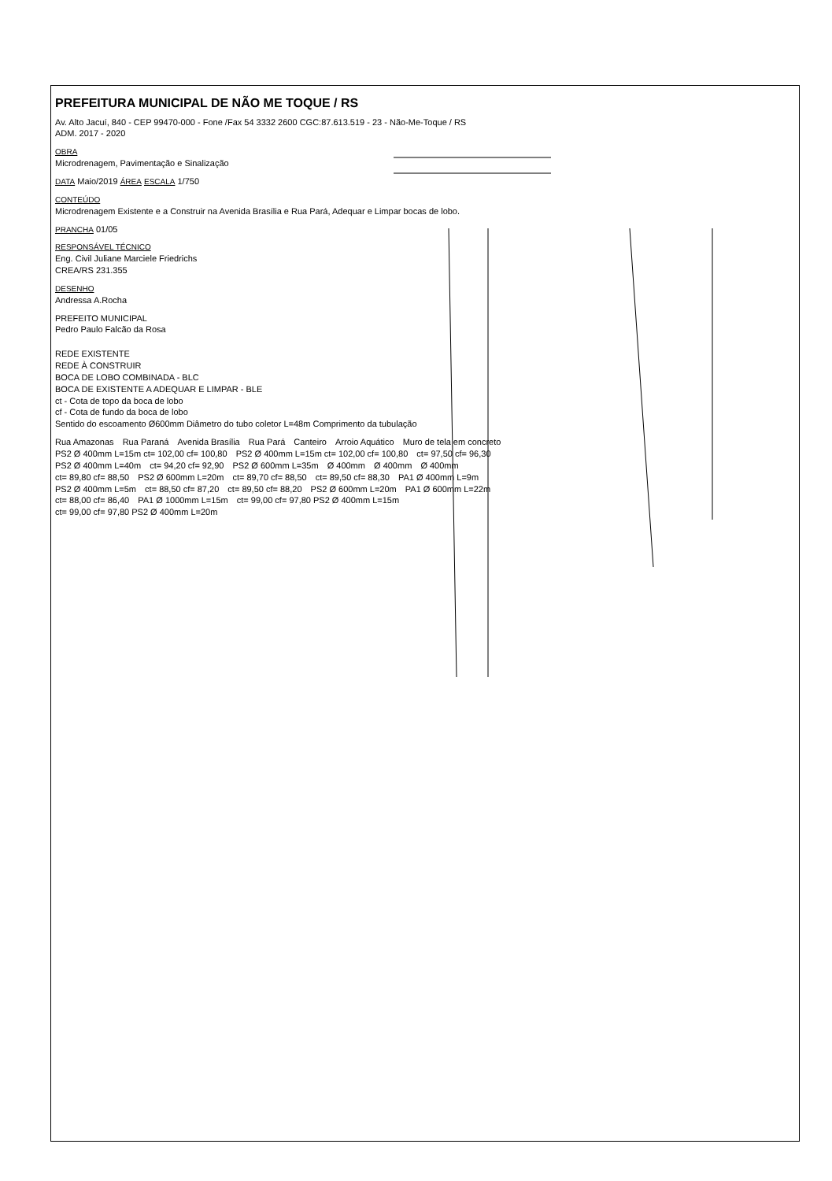PREFEITURA MUNICIPAL DE NÃO ME TOQUE / RS
Av. Alto Jacuí, 840 - CEP 99470-000 - Fone /Fax 54 3332 2600 CGC:87.613.519 - 23 - Não-Me-Toque / RS
ADM. 2017 - 2020
OBRA
Microdrenagem, Pavimentação e Sinalização
DATA Maio/2019 ÁREA ESCALA 1/750
CONTEÚDO
Microdrenagem Existente e a Construir na Avenida Brasília e Rua Pará, Adequar e Limpar bocas de lobo.
PRANCHA 01/05
RESPONSÁVEL TÉCNICO
Eng. Civil Juliane Marciele Friedrichs
CREA/RS 231.355
DESENHO
Andressa A.Rocha
PREFEITO MUNICIPAL
Pedro Paulo Falcão da Rosa
REDE EXISTENTE
REDE À CONSTRUIR
BOCA DE LOBO COMBINADA - BLC
BOCA DE EXISTENTE A ADEQUAR E LIMPAR - BLE
ct - Cota de topo da boca de lobo
cf - Cota de fundo da boca de lobo
Sentido do escoamento Ø600mm Diâmetro do tubo coletor L=48m Comprimento da tubulação
Rua Amazonas Rua Paraná Avenida Brasília Rua Pará Canteiro Arroio Aquático Muro de tela em concreto
PS2 Ø 400mm L=15m ct= 102,00 cf= 100,80 PS2 Ø 400mm L=15m ct= 102,00 cf= 100,80 ct= 97,50 cf= 96,30 PS2 Ø 400mm L=40m ct= 94,20 cf= 92,90 PS2 Ø 600mm L=35m Ø 400mm Ø 400mm Ø 400mm ct= 89,80 cf= 88,50 PS2 Ø 600mm L=20m ct= 89,70 cf= 88,50 ct= 89,50 cf= 88,30 PA1 Ø 400mm L=9m PS2 Ø 400mm L=5m ct= 88,50 cf= 87,20 ct= 89,50 cf= 88,20 PS2 Ø 600mm L=20m PA1 Ø 600mm L=22m ct= 88,00 cf= 86,40 PA1 Ø 1000mm L=15m ct= 99,00 cf= 97,80 PS2 Ø 400mm L=15m ct= 99,00 cf= 97,80 PS2 Ø 400mm L=20m